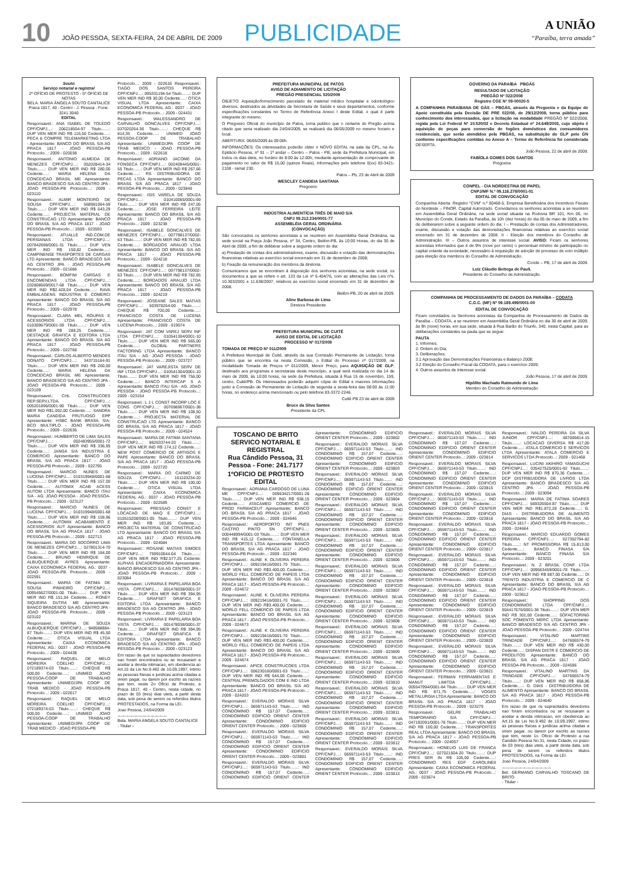10
JOÃO PESSOA, SEXTA-FEIRA, 24 DE ABRIL DE 2009
PUBLICIDADE
A UNIÃO
“Paraíba, terra amada”
Souto
Serviço notarial e registral
2º OFÍCIO DE PROTESTO - 5º OFÍCIO DE NOTAS
BELA. MARIA ÂNGELA SOUTO CANTALICE
Praca 1817, 40 - Centro - J. Pessoa - Fone: 3241.3040
EDITAL
Responsavel.: ANA ISABEL DE TOLEDO CPF/CNPJ....: 206218504-97 Titulo.......: DUP VEN MER IND R$ 116,50 Cedente.....: PECA & COMPRE TELEMARKETING LTDA - Apresentante: BANCO DO BRASIL S/A AG PRACA 1817 - JOAO PESSOA-PB Protocolo...: 2009 - 020038
Responsavel.: ANTONIO ALMEIDA DE MENEZES CPF/CNPJ....: 052028414-34 Titulo.......: DUP VEN MER IND R$ 280,00 Cedente.....: MARIA HELENA DA CONCEICAO BRASIL ME Apresentante: BANCO BRADESCO S/A AG CENTRO JPA - JOAO PESSOA-PB Protocolo...: 2009 - 023110
Responsavel.: ALMIR MONTEIRO DE SOUSA CPF/CNPJ....: 568981004-59 Titulo.......: DUP VEN MER IND R$ 643,29 Cedente.....: PROJECTA MATERIAL DE CONSTRUCAO LTD Apresentante: BANCO DO BRASIL S/A AG PRACA 1817 - JOAO PESSOA-PB Protocolo...: 2009 - 023593
Responsavel.: ATUALLE IND.COM.DE PERSIANAS LTDA CPF/CNPJ....: 007842698/0001-31 Titulo.......: DUP VEN MER IND R$ 150,82 Cedente.....: CAMPINENSE TRASPORTES DE CARGAS LTD Apresentante: BANCO BRADESCO S/A AG CENTRO JPA - JOAO PESSOA-PB Protocolo...: 2009 - 021686
Responsavel.: BOMFIM CARGAS E ENCOMENDAS LTDA CPF/CNPJ....: 032808669/0017-68 Titulo.......: DUP VEN MER IND R$2.428,04 Cedente.....: RAVA EMBALAGENS INDUSTRIA E COMERCI Apresentante: BANCO DO BRASIL S/A AG PRACA 1817 - JOAO PESSOA-PB Protocolo...: 2009 - 022978
Responsavel.: CLARA MEL ROUPAS E ACESSORIOS LTDA CPF/CNPJ....: 010309679/0001-59 Titulo.......: DUP VEN MER IND R$ 288,25 Cedente.....: DESTAQUE GRAFICA E EDITORA LTDA Apresentante: BANCO DO BRASIL S/A AG PRACA 1817 - JOAO PESSOA-PB Protocolo...: 2009 - 022768
Responsavel.: CARLOS ALBERTO MENDES DONATO CPF/CNPJ....: 343715164-91 Titulo.......: DUP VEN MER IND R$ 260,00 Cedente.....: MARIA HELENA DA CONCEICAO BRASIL ME Apresentante: BANCO BRADESCO S/A AG CENTRO JPA - JOAO PESSOA-PB Protocolo...: 2009 - 023109
Responsavel.: CHL CONSTRUCOES REP.SERV.LTDA. CPF/CNPJ....: 005201896/0001-90 Titulo.......: DUP VEN MER IND R$1.002,00 Cedente.....: SANDRA MARIA CANDIDA FRUTUOSO EPP Apresentante: HSBC BANK BRASIL S/A-BCO MULTIPLO - JOAO PESSOA-PB Protocolo...: 2009 - 022636
Responsavel.: HUMBERTO DE LIMA SALES CPF/CNPJ....: 002483955/0001-72 Titulo.......: DUP VEN MER IND R$ 336,95 Cedente.....: JANGA S/A INDUSTRIA E COMERCIO Apresentante: BANCO DO BRASIL S/A AG PRACA 1817 - JOAO PESSOA-PB Protocolo...: 2009 - 022795
Responsavel.: MARCIO NUNES DE LUCENA CPF/CNPJ....: 010319948/0001-68 Titulo.......: DUP VEN MER IND R$ 157,00 Cedente.....: AUTOMIX ACAB ACESS AUTOM LTDA Apresentante: BANCO ITAU S/A - AG. JOAO PESSOA - JOAO PESSOA-PB Protocolo...: 2009 - 023127
Responsavel.: MARCIO NUNES DE LUCENA CPF/CNPJ....: 010319948/0001-68 Titulo.......: DUP VEN MER IND R$ 159,96 Cedente.....: AUTOMIX ACABAMENTO E ACESSORIOS AUT Apresentante: BANCO DO BRASIL S/A AG PRACA 1817 - JOAO PESSOA-PB Protocolo...: 2009 - 022713
Responsavel.: MARIA DO SOCORRO LIMA DE MENEZES CPF/CNPJ....: 027801314-70 Titulo.......: DUP VEN MER IND R$ 184,00 Cedente.....: BRUNO HENRIQUE DE ALBUQUERQUE AYRES Apresentante: CAIXA ECONOMICA FEDERAL AG.: 0037 - JOAO PESSOA-PB Protocolo...: 2009 - 022591
Responsavel.: MARIA DE FATIMA DE SOUSA PINHEIRO CPF/CNPJ....: 009545627/0001-00 Titulo.......: DUP VEN MER IND R$ 151,04 Cedente.....: RONEY SIQUEIRA DUTRA ME Apresentante: BANCO BRADESCO S/A AG CENTRO JPA - JOAO PESSOA-PB Protocolo...: 2009 - 023102
Responsavel.: MARINA DE SOUZA ALBUQUERQUE CPF/CNPJ....: 948588884-87 Titulo.......: DUP VEN MER IND R$ 45,50 Cedente.....: OTICA VISUAL LTDA Apresentante: CAIXA ECONOMICA FEDERAL AG.: 0037 - JOAO PESSOA-PB Protocolo...: 2009 - 024438
Responsavel.: RAQUEL DE MELO MOREIRA COELHO CPF/CNPJ....: 072189374-03 Titulo.......: CHEQUE R$ 500,00 Cedente.....: UNIMED JOAO PESSOA-COOP DE TRABALHO Apresentante: UNIMED/JPA COOP DE TRAB MEDICO - JOAO PESSOA-PB Protocolo...: 2009 - 022617
Responsavel.: RAQUEL DE MELO MOREIRA COELHO CPF/CNPJ....: 072189374-03 Titulo.......: CHEQUE R$ 500,00 Cedente.....: UNIMED JOAO PESSOA-COOP DE TRABALHO Apresentante: UNIMED/JPA COOP DE TRAB MEDICO - JOAO PESSOA-PB
Protocolo...: 2009 - 022616 Responsavel.: TIAGO DOS SANTOS PEREIRA CPF/CNPJ....: 095331194-54 Titulo.......: DUP VEN MER IND R$ 30,00 Cedente.....: OTICA VISUAL LTDA Apresentante: CAIXA ECONOMICA FEDERAL AG.: 0037 - JOAO PESSOA-PB Protocolo...: 2009 - 024431
Responsavel.: WALESSANDRO DE CARVALHO GONCALVES CPF/CNPJ....: 037020264-36 Titulo.......: CHEQUE R$ 814,35 Cedente.....: UNIMED JOAO PESSOA-COOP DE TRABALHO Apresentante: UNIMED/JPA COOP DE TRAB MEDICO - JOAO PESSOA-PB Protocolo...: 2009 - 022618
Responsavel.: ADRIANO JACOME DA FONSECA CPF/CNPJ....: 002409445/0001-55 Titulo.......: DUP VEN MER IND R$ 267,66 Cedente.....: RS DISTRIBUIDORA DE PECAS LTDA Apresentante: BANCO DO BRASIL S/A AG PRACA 1817 - JOAO PESSOA-PB Protocolo...: 2009 - 023840
Responsavel.: ISIS VARELA DE SOUZA CPF/CNPJ....: 010410065/0001-69 Titulo.......: DUP VEN MER IND R$ 247,05 Cedente.....: JOSE FERREIRA LEITE Apresentante: BANCO DO BRASIL S/A AG PRACA 1817 - JOAO PESSOA-PB Protocolo...: 2009 - 023238
Responsavel.: ISABELE GONCALVES DE MENEZES CPF/CNPJ....: 007798137/0002-63 Titulo.......: DUP VEN MER IND R$ 782,65 Cedente.....: BORDADOS ARAUJO LTDA Apresentante: BANCO DO BRASIL S/A AG PRACA 1817 - JOAO PESSOA-PB Protocolo...: 2009 - 024218
Responsavel.: ISABELE GONCALVES DE MENEZES CPF/CNPJ....: 007798137/0002-63 Titulo.......: DUP VEN MER IND R$ 782,65 Cedente.....: BORDADOS ARAUJO LTDA Apresentante: BANCO DO BRASIL S/A AG PRACA 1817 - JOAO PESSOA-PB Protocolo...: 2009 - 024219
Responsavel.: JOSEANE SALES MATIAS CPF/CNPJ....: 503978264-00 Titulo.......: CHEQUE R$ 700,00 Cedente.....: FRANCISCO COSTA DE LUCENA Apresentante: FRANCISCO COSTA DE LUCENA Protocolo...: 2009 - 019074
Responsavel.: JAT COM VAREJ SERV INF LTDA CPF/CNPJ....: 010541304/0001-10 Titulo.......: DUP VEN MER IND R$ 565,00 Cedente.....: GLOBAL PARTNERS FACTORING LTDA Apresentante: BANCO ITAU S/A - AG. JOAO PESSOA - JOAO PESSOA-PB Protocolo...: 2009 - 023727
Responsavel.: JAT VAREJISTA SERV DE INF LTDA CPF/CNPJ....: 010541304/0001-10 Titulo.......: DUP VEN MER IND R$ 756,00 Cedente.....: BANCO INTERCAP S A Apresentante: BANCO ITAU S/A - AG. JOAO PESSOA - JOAO PESSOA-PB Protocolo...: 2009 - 023154
Responsavel.: L J L CONST INCORP LOC E CONS CPF/CNPJ....: 007698967/0001-38 Titulo.......: DUP VEN MER IND R$ 108,50 Cedente.....: PROJECTA MATERIAL DE CONSTRUCAO LTD Apresentante: BANCO DO BRASIL S/A AG PRACA 1817 - JOAO PESSOA-PB Protocolo...: 2009 - 024524
Responsavel.: MARIA DE FATIMA SANTANA CPF/CNPJ....: 862633744-20 Titulo.......: DUP VEN MER IND R$ 174,12 Cedente.....: NEW POST COMERCIO DE ARTIGOS E PAPE Apresentante: BANCO DO BRASIL S/A AG PRACA 1817 - JOAO PESSOA-PB Protocolo...: 2009 - 022720
Responsavel.: MARIA DO CARMO DE SOUZA CPF/CNPJ....: 161103234-20 Titulo.......: DUP VEN MER IND R$ 100,00 Cedente.....: OTICA VISUAL LTDA Apresentante: CAIXA ECONOMICA FEDERAL AG.: 0037 - JOAO PESSOA-PB Protocolo...: 2009 - 022589
Responsavel.: PRESSAO CONST E LOCACAO DE MAQ E CPF/CNPJ....: 010515208/0001-05 Titulo.......: DUP VEN MER IND R$ 183,85 Cedente.....: PROJECTA MATERIAL DE CONSTRUCAO LTD Apresentante: BANCO DO BRASIL S/A AG PRACA 1817 - JOAO PESSOA-PB Protocolo...: 2009 - 024084
Responsavel.: ROSANE MATIAS SIMOES CPF/CNPJ....: 759910044-04 Titulo.......: DUP VEN MER IND R$2.577,25 Cedente: ALPHAS ENCADERNADORA Apresentante: BANCO BRADESCO S/A AG CENTRO JPA - JOAO PESSOA-PB Protocolo...: 2009 - 023084
Responsavel.: LIVRARIA E PAPELARIA BOA VISTA CPF/CNPJ....: 001478038/0001-37 Titulo.......: DUP VEN MER IND R$ 394,95 Cedente.....: GRAFSET GRAFICA E EDITORA LTDA Apresentante: BANCO BRADESCO S/A AG CENTRO JPA - JOAO PESSOA-PB Protocolo...: 2009 - 023123
Responsavel.: LIVRARIA E PAPELARIA BOA VISTA CPF/CNPJ....: 001478038/0001-37 Titulo.......: DUP VEN MER IND R$ 394,95 Cedente.....: GRAFSET GRAFICA E EDITORA LTDA Apresentante: BANCO BRADESCO S/A AG CENTRO JPA - JOAO PESSOA-PB Protocolo...: 2009 - 023123
Em razao de que os supracitados devedores nao foram encontrados ou se recusaram a aceitar a devida intimacao, em obediencia ao Art.15 da Lei No.9.492 de 10.09.1997, intimo as pessoas fisicas e juridicas acima citadas a virem pagar, ou darem por escrito as razoes que tem, neste 2o Oficio de Protesto, a Praca 1817, 40 - Centro, nesta cidade, no prazo de 03 (tres) dias uteis, a partir desta data, sob pena de serem os referidos titulos PROTESTADOS, na Forma da LEI.
Joao Pessoa, 24/04/2009
------------------------------------
Bela. MARIA ANGELA SOUTO CANTALICE
- Titular -
PREFEITURA MUNICIPAL DE PATOS
AVISO DE ADIAMENTO DE LICITAÇÃO
PREGÃO PRESENCIAL 020/2009
OBJETO: Aquisição/fornecimento parcelado de material médico hospitalar e odontológico diversos, destinados as atividades da Secretaria de Saúde e seus departamentos, conforme especificações constantes no Termo de Referência Anexo I deste Edital, o qual é parte integrante do mesmo.
O Pregoeiro Oficial do município de Patos, torna publico que o certame do Pregão acima citado que seria realizado dia 24/04/2009, se realizará dia 06/05/2009 no mesmo horario e local.
ABERTURA: 06/05/2009 ás 09:00h.
INFORMAÇÕES: Os interessados poderão obter o NOVO EDITAL na sala da CPL, na Av. Epitácio Pessoa, nº 91 – 1º andar – Centro – Patos - PB, sede da Prefeitura Municipal, em todos os dias úteis, no horário de 8:00 às 12:00h, mediante apresentação de comprovante de pagamento no valor de R$ 15,00 (quinze Reais). Informações pelo telefone 0(xx) 83-3421-2108 - ramal 230.
Patos – Pb, 23 de Abril de 2009
WESCLEY CANDEIA SANTANA
Pregoeiro
INDÚSTRIA ALIMENTÍCIA TRÊS DE MAIO S/A
CNPJ 09.212.234/0001-77
ASSEMBLÉIA GERAL ORDINÁRIA
(CONVOCAÇÃO)
São convocados os senhores acionistas a se reunirem em Assembléia Geral Ordinária, na sede social na Praça João Pessoa, nº 34, Centro, Belém-PB, às 10:00 Horas, do dia 30 de Abril de 2009, a fim de deliberar sobre a seguinte ordem do dia:
a) Prestação de contas dos administradores, exame, discussão e votação das demonstrações financeiras relativas ao exercício social encerrado em 31 de dezembro de 2008;
b) Fixação da remuneração dos membros da diretoria.
Comunicamos que se encontram à disposição dos senhores acionistas, na sede social, os documentos a que se refere o art. 133 da Lei nº 6.404/76, com as alterações das Leis nºs. 10.303/2001 e 11.638/2007, relativos ao exercício social encerrado em 31 de dezembro de 2008.
Belém-PB, 20 de abril de 2009.
Aline Barbosa de Lima
Diretora Presidente
PREFEITURA MUNICIPAL DE CUITÉ
AVISO DE EDITAL DE LICITAÇÃO
PROCESSO Nº 017/2009
TOMADA DE PREÇO Nº 011/2009
A Prefeitura Municipal de Cuité, através da sua Comissão Permanente de Licitação, torna público que se encontra na nesta Comissão, o Edital do Processo nº 017/2009, na modalidade Tomada de Preços nº 011/2009, Menor Preço, para AQUISIÇÃO DE GLP, destinado aos programas e secretarias deste município, a qual será realizada no dia 14 de maio de 2009, ás 10:00 horas, na sede da Prefeitura, situada à Rua 15 de novembro, 159, centro, Cuité/PB. Os interessados poderão adquirir cópia do Edital e maiores informações junto a Comissão de Permanente de Licitação de segunda a sexta-feira das 08:00 às 11:00 horas, no endereço acima mencionado ou pelo telefone 83-3372-2246.
Cuité PB 23 de abril de 2009
Bruce da Silva Santos
Presidente da CPL
GOVERNO DA PARAÍBA PBGÁS
RESULTADO DE LICITAÇÃO
PREGÃO Nº 022/2008
Registro CGE Nº 09-00020-5
A COMPANHIA PARAIBANA DE GÁS – PBGÁS, através da Pregoeira e da Equipe de Apoio constituída pela Decisão DE PRE 022/08, de 29/12/2008, torna público para conhecimento dos interessados, que a licitação na modalidade PREGÃO Nº 022/2008, regida pela Lei Federal Nº 10.520/02 e Decreto Estadual nº 24.649/2003, cujo objeto é aquisição de peças para conversão de fogões domésticos dos consumidores residenciais, que serão atendidos pela PBGÁS, na substituição do GLP pelo GN conforme especificações contidas no Anexo A – Termo de Referência foi considerada DESERTA.
João Pessoa, 22 de abril de 2009.
FABÍOLA GOMES DOS SANTOS
Pregoeira
CONPEL - CIA NORDESTINA DE PAPEL
CNPJ/MF N.º 09.116.278/0001-01
EDITAL DE CONVOCAÇÃO
Companhia Aberta. Registro “CVM” n.º 00468-5, Empresa Beneficiária dos Incentivos Fiscais do Nordeste – FINOR. Capital Autorizado. Convidamos os senhores acionistas a se reunirem em Assembléia Geral Ordinária, na sede social situada na Rodovia BR 101, Km 06, no Município do Conde, Estado da Paraíba, às 10h (dez horas) do dia 05 de maio de 2009, a fim de deliberarem sobre a seguinte ordem do dia: I – Prestação de contas dos Administradores, exame, discussão e votação das demonstrações financeiras relativas ao exercício social encerrado em 31 de dezembro de 2008. II - Eleição dos membros do Conselho de Administração. III – Outros assuntos de interesse social. AVISO: Ficam os senhores acionistas informados que é de 9% (nove por cento) o percentual mínimo de participação no capital votante da sociedade, necessário à requisição de adoção de processo de voto múltiplo para eleição dos membros do Conselho de Administração.
Conde – PB, 17 de abril de 2009.
Luiz Cláudio Bettega de Pauli.
Presidente do Conselho de Administração.
COMPANHIA DE PROCESSAMENTO DE DADOS DA PARAÍBA – CODATA
C.G.C. (MF) Nº 09.189.499/0001-00
EDITAL DE CONVOCAÇÃO
Ficam convidados os Senhores acionistas da Companhia de Processamento de Dados da Paraíba – CODATA, a se reunirem em Assembléia Geral Ordinária no dia 30 de abril de 2009, às 9h (nove) horas, em sua sede, situada à Rua Barão do Triunfo, 340, nesta Capital, para as deliberações constantes na pauta que se segue:
PAUTA
1. Informes;
2. Ordem do Dia;
3. Deliberações;
3.1 Aprovação das Demonstrações Financeiras e Balanço 2008;
3.2 Eleição do Conselho Fiscal da CODATA, para o exercício 2009;
4. Outros assuntos de interesse social.
João Pessoa, 17 de abril de 2009.
Hipólito Machado Raimundo de Lima
Membro do Conselho de Administração
TOSCANO DE BRITO
SERVICO NOTARIAL E REGISTRAL
Rua Cândido Pessoa, 31
Pessoa - Fone: 241.7177
1ºOFICIO DE PROTESTO
EDITAL
Responsavel.: ADRIANA CARDOSO DE LUNA ME CPF/CNPJ....: 009634217/0001-28 Titulo.......: DUP VEN MER IND R$ 938,15 Cedente.....: ATACAMED COMERCIO DE PROD FARMACEUT Apresentante: BANCO DO BRASIL S/A AG PRACA 1817 - JOAO PESSOA-PB Protocolo...: 2009 - 024646
Responsavel.: AEROPORTO INT PNES CASTRO PINTO SN CPF/CNPJ....: 000448994/0001-03 Titulo.......: DUP VEN MER IND R$ 415,12 Cedente.....: FONTANELLA TRANSPORTES LTDA Apresentante: BANCO DO BRASIL S/A AG PRACA 1817 - JOAO PESSOA-PB Protocolo...: 2009 - 022346
Responsavel.: ALINE K OLIVEIRA PEREIRA CPF/CNPJ....: 009219416/0001-70 Titulo.......: DUP VEN MER IND R$3.400,00 Cedente.....: WORLD FELL COMERCIO DE PAPEIS LTDA Apresentante: BANCO DO BRASIL S/A AG PRACA 1817 - JOAO PESSOA-PB Protocolo...: 2009 - 024672
Responsavel.: ALINE K OLIVEIRA PEREIRA CPF/CNPJ....: 009219416/0001-70 Titulo.......: DUP VEN MER IND R$3.400,00 Cedente.....: WORLD FELL COMERCIO DE PAPEIS LTDA Apresentante: BANCO DO BRASIL S/A AG PRACA 1817 - JOAO PESSOA-PB Protocolo...: 2009 - 024673
Responsavel.: ALINE K OLIVEIRA PEREIRA CPF/CNPJ....: 009219416/0001-70 Titulo.......: DUP VEN MER IND R$3.400,00 Cedente.....: WORLD FELL COMERCIO DE PAPEIS LTDA Apresentante: BANCO DO BRASIL S/A AG PRACA 1817 - JOAO PESSOA-PB Protocolo...: 2009 - 024674
Responsavel.: APICE CONSTRUCOES LTDA CPF/CNPJ....: 006230160/0001-03 Titulo.......: DUP VEN MER IND R$ 644,00 Cedente.....: CENTRAL PREMOLDADOS COM E IND LTDA Apresentante: BANCO DO BRASIL S/A AG PRACA 1817 - JOAO PESSOA-PB Protocolo...: 2009 - 024203
Responsavel.: EVERALDO MORAIS SILVA CPF/CNPJ....: 065971143-53 Titulo.......: IND CONDOMINIO R$ 157,07 Cedente.....: CONDOMINIO EDIFICIO ORIENT CENTER Apresentante: CONDOMINIO EDIFICIO ORIENT CENTER Protocolo...: 2009 - 023800
Responsavel.: EVERALDO MORAIS SILVA CPF/CNPJ....: 065971143-53 Titulo.......: IND CONDOMINIO R$ 157,07 Cedente.....: CONDOMINIO EDIFICIO ORIENT CENTER Apresentante: CONDOMINIO EDIFICIO ORIENT CENTER Protocolo...: 2009 - 023801
Responsavel.: EVERALDO MORAIS SILVA CPF/CNPJ....: 065971143-53 Titulo.......: IND CONDOMINIO R$ 157,07 Cedente.....: CONDOMINIO EDIFICIO ORIENT CENTER Apresentante: CONDOMINIO EDIFICIO ORIENT CENTER Protocolo...: 2009 - 023802
Responsavel.: EVERALDO MORAIS SILVA CPF/CNPJ....: 065971143-53 Titulo.......: IND CONDOMINIO R$ 157,07 Cedente.....: CONDOMINIO EDIFICIO ORIENT CENTER Apresentante: CONDOMINIO EDIFICIO ORIENT CENTER Protocolo...: 2009 - 023803
Responsavel.: EVERALDO MORAIS SILVA CPF/CNPJ....: 065971143-53 Titulo.......: IND CONDOMINIO R$ 157,07 Cedente.....: CONDOMINIO EDIFICIO ORIENT CENTER Apresentante: CONDOMINIO EDIFICIO ORIENT CENTER Protocolo...: 2009 - 023804
Responsavel.: EVERALDO MORAIS SILVA CPF/CNPJ....: 065971143-53 Titulo.......: IND CONDOMINIO R$ 157,07 Cedente.....: CONDOMINIO EDIFICIO ORIENT CENTER Apresentante: CONDOMINIO EDIFICIO ORIENT CENTER Protocolo...: 2009 - 023805
Responsavel.: EVERALDO MORAIS SILVA CPF/CNPJ....: 065971143-53 Titulo.......: IND CONDOMINIO R$ 157,07 Cedente.....: CONDOMINIO EDIFICIO ORIENT CENTER Apresentante: CONDOMINIO EDIFICIO ORIENT CENTER Protocolo...: 2009 - 023806
Responsavel.: EVERALDO MORAIS SILVA CPF/CNPJ....: 065971143-53 Titulo.......: IND CONDOMINIO R$ 157,07 Cedente.....: CONDOMINIO EDIFICIO ORIENT CENTER Apresentante: CONDOMINIO EDIFICIO ORIENT CENTER Protocolo...: 2009 - 023807
Responsavel.: EVERALDO MORAIS SILVA CPF/CNPJ....: 065971143-53 Titulo.......: IND CONDOMINIO R$ 157,07 Cedente.....: CONDOMINIO EDIFICIO ORIENT CENTER Apresentante: CONDOMINIO EDIFICIO ORIENT CENTER Protocolo...: 2009 - 023808
Responsavel.: EVERALDO MORAIS SILVA CPF/CNPJ....: 065971143-53 Titulo.......: IND CONDOMINIO R$ 157,07 Cedente.....: CONDOMINIO EDIFICIO ORIENT CENTER Apresentante: CONDOMINIO EDIFICIO ORIENT CENTER Protocolo...: 2009 - 023809
Responsavel.: EVERALDO MORAIS SILVA CPF/CNPJ....: 065971143-53 Titulo.......: IND CONDOMINIO R$ 157,07 Cedente.....: CONDOMINIO EDIFICIO ORIENT CENTER Apresentante: CONDOMINIO EDIFICIO ORIENT CENTER Protocolo...: 2009 - 023810
Responsavel.: EVERALDO MORAIS SILVA CPF/CNPJ....: 065971143-53 Titulo.......: IND CONDOMINIO R$ 157,07 Cedente.....: CONDOMINIO EDIFICIO ORIENT CENTER Apresentante: CONDOMINIO EDIFICIO ORIENT CENTER Protocolo...: 2009 - 023811
Responsavel.: EVERALDO MORAIS SILVA CPF/CNPJ....: 065971143-53 Titulo.......: IND CONDOMINIO R$ 157,07 Cedente.....: CONDOMINIO EDIFICIO ORIENT CENTER Apresentante: CONDOMINIO EDIFICIO ORIENT CENTER Protocolo...: 2009 - 023812
Responsavel.: EVERALDO MORAIS SILVA CPF/CNPJ....: 065971143-53 Titulo.......: IND CONDOMINIO R$ 157,07 Cedente.....: CONDOMINIO EDIFICIO ORIENT CENTER Apresentante: CONDOMINIO EDIFICIO ORIENT CENTER Protocolo...: 2009 - 023813
Responsavel.: EVERALDO MORAIS SILVA CPF/CNPJ....: 065971143-53 Titulo.......: IND CONDOMINIO R$ 157,07 Cedente.....: CONDOMINIO EDIFICIO ORIENT CENTER Apresentante: CONDOMINIO EDIFICIO ORIENT CENTER Protocolo...: 2009 - 023814
Responsavel.: EVERALDO MORAIS SILVA CPF/CNPJ....: 065971143-53 Titulo.......: IND CONDOMINIO R$ 157,07 Cedente.....: CONDOMINIO EDIFICIO ORIENT CENTER Apresentante: CONDOMINIO EDIFICIO ORIENT CENTER Protocolo...: 2009 - 023815
Responsavel.: EVERALDO MORAIS SILVA CPF/CNPJ....: 065971143-53 Titulo.......: IND CONDOMINIO R$ 157,07 Cedente.....: CONDOMINIO EDIFICIO ORIENT CENTER Apresentante: CONDOMINIO EDIFICIO ORIENT CENTER Protocolo...: 2009 - 023816
Responsavel.: EVERALDO MORAIS SILVA CPF/CNPJ....: 065971143-53 Titulo.......: IND CONDOMINIO R$ 157,07 Cedente.....: CONDOMINIO EDIFICIO ORIENT CENTER Apresentante: CONDOMINIO EDIFICIO ORIENT CENTER Protocolo...: 2009 - 023817
Responsavel.: EVERALDO MORAIS SILVA CPF/CNPJ....: 065971143-53 Titulo.......: IND CONDOMINIO R$ 157,07 Cedente.....: CONDOMINIO EDIFICIO ORIENT CENTER Apresentante: CONDOMINIO EDIFICIO ORIENT CENTER Protocolo...: 2009 - 023818
Responsavel.: EVERALDO MORAIS SILVA CPF/CNPJ....: 065971143-53 Titulo.......: IND CONDOMINIO R$ 157,07 Cedente.....: CONDOMINIO EDIFICIO ORIENT CENTER Apresentante: CONDOMINIO EDIFICIO ORIENT CENTER Protocolo...: 2009 - 023819
Responsavel.: EVERALDO MORAIS SILVA CPF/CNPJ....: 065971143-53 Titulo.......: IND CONDOMINIO R$ 157,07 Cedente.....: CONDOMINIO EDIFICIO ORIENT CENTER Apresentante: CONDOMINIO EDIFICIO ORIENT CENTER Protocolo...: 2009 - 023820
Responsavel.: EVERALDO MORAIS SILVA CPF/CNPJ....: 065971143-53 Titulo.......: IND CONDOMINIO R$ 157,07 Cedente.....: CONDOMINIO EDIFICIO ORIENT CENTER Apresentante: CONDOMINIO EDIFICIO ORIENT CENTER Protocolo...: 2009 - 023821
Responsavel.: FERMAN FERRAMENTAS E MANUT LIMITDA CPF/CNPJ....: 005547994/0001-84 Titulo.......: DUP VEN MER IND R$ 871,75 Cedente.....: VOGES METALURGIA LTDA Apresentante: BANCO DO BRASIL S/A AG PRACA 1817 - JOAO PESSOA-PB Protocolo...: 2009 - 023279
Responsavel.: GELRE TRABALHO TEMPORARIO S/A CPF/CNPJ....: 047192091/0001-78 Titulo.......: DUP VEN MER IND R$ 100,00 Cedente.....: TRANSPORTES REAL LTDA Apresentante: BANCO DO BRASIL S/A AG PRACA 1817 - JOAO PESSOA-PB Protocolo...: 2009 - 024057
Responsavel.: HONELIO LUIS DE FRANCA CPF/CNPJ....: 027021504-20 Titulo.......: DUP PRES SER IN R$ 105,00 Cedente.....: CONDOMINIO RES EDF CAROLINEII Apresentante: CAIXA ECONOMICA FEDERAL AG.: 0037 - JOAO PESSOA-PB Protocolo...: 2009 - 023674
Responsavel.: IVALDO PEREIRA DA SILVA JUNIOR CPF/CNPJ....: 487006814-15 Titulo.......: LOCACAO DIVERSA R$ 417,00 Cedente.....: ATALA COMERCIO E SERVICOS LTDA Apresentante: ATALA COMERCIO E SERVICOS LTDA Protocolo...: 2009 - 021468
Responsavel.: LUCINI AKIHIRO YAMAGUCHI CPF/CNPJ....: 035427525/0001-92 Titulo.......: DUP VEN MER IND R$ 870,36 Cedente.....: DCP DISTRIBUIDORA DE LIVROS LTDA Apresentante: BANCO BRADESCO S/A AG CENTRO JPA - JOAO PESSOA-PB Protocolo...: 2009 - 023094
Responsavel.: MARIA DE FATIMA SOARES CPF/CNPJ....: 569326504-87 Titulo.......: DUP VEN MER IND R$1.872,28 Cedente.....: G. DIAS - DISTRIBUIDORA DE ALIMENTO Apresentante: BANCO DO BRASIL S/A AG PRACA 1817 - JOAO PESSOA-PB Protocolo...: 2009 - 024664
Responsavel.: MARCIO EDUARDO GOMES PEREIRA CPF/CNPJ....: 027302794-82 Titulo.......: NT PROMISSORIA R$ 15.813,00 Cedente.....: BANCO FINASA S/A Apresentante: BANCO FINASA S/A Protocolo...: 2009 - 023201
Responsavel.: N. Z BRASIL CONF. LTDA CPF/CNPJ....: 009563459/0001-78 Titulo.......: DUP VEN MER IND R$ 887,00 Cedente.....: DI TRENTO INDUSTRIA E COMERCIO DE C Apresentante: BANCO DO BRASIL S/A AG PRACA 1817 - JOAO PESSOA-PB Protocolo...: 2009 - 023612
Responsavel.: SHOPPING DOS CONDOMINIOS LTDA CPF/CNPJ....: 004417676/0001-36 Titulo.......: DUP VEN MER IND R$ 301,00 Cedente.....: SOFACTORING SOC FOMENTO MERC LTDA Apresentante: BANCO BRADESCO S/A AG CENTRO JPA - JOAO PESSOA-PB Protocolo...: 2009 - 024744
Responsavel.: VITALINO MARTINS TRINDADE CPF/CNPJ....: 047606574-79 Titulo.......: DUP VEN MER IND R$ 430,00 Cedente.....: DISPAN DISTR E COMERCIO DE PRODUTOS Apresentante: BANCO DO BRASIL S/A AG PRACA 1817 - JOAO PESSOA-PB Protocolo...: 2009 - 024596
Responsavel.: VITALINO MARTINS DA TRINDADE CPF/CNPJ....: 047606574-79 Titulo.......: DUP VEN MER IND R$ 858,96 Cedente.....: G. DIAS - DISTRIBUIDORA DE ALIMENTO Apresentante: BANCO DO BRASIL S/A AG PRACA 1817 - JOAO PESSOA-PB Protocolo...: 2009 - 024640
Em razao de que os supracitados devedores nao foram encontrados ou se recusaram a aceitar a devida intimacao, em obediencia ao Art.15 da Lei No.9.492 de 10.09.1997, intimo as pessoas fisicas e juridicas acima citadas a virem pagar, ou darem por escrito as razoes que tem, neste 1o. Oficio de Protesto a rua Candido Pessoa No.31, nesta Cidade, no prazo de 03 (tres) dias uteis, a partir desta data, sob pena de serem os referidos titulos PROTESTADOS, na Forma da LEI.
Joao Pessoa, 24/04/2009
------------------------------------
Bel. GERMANO CARVALHO TOSCANO DE BRITO
- Titular -